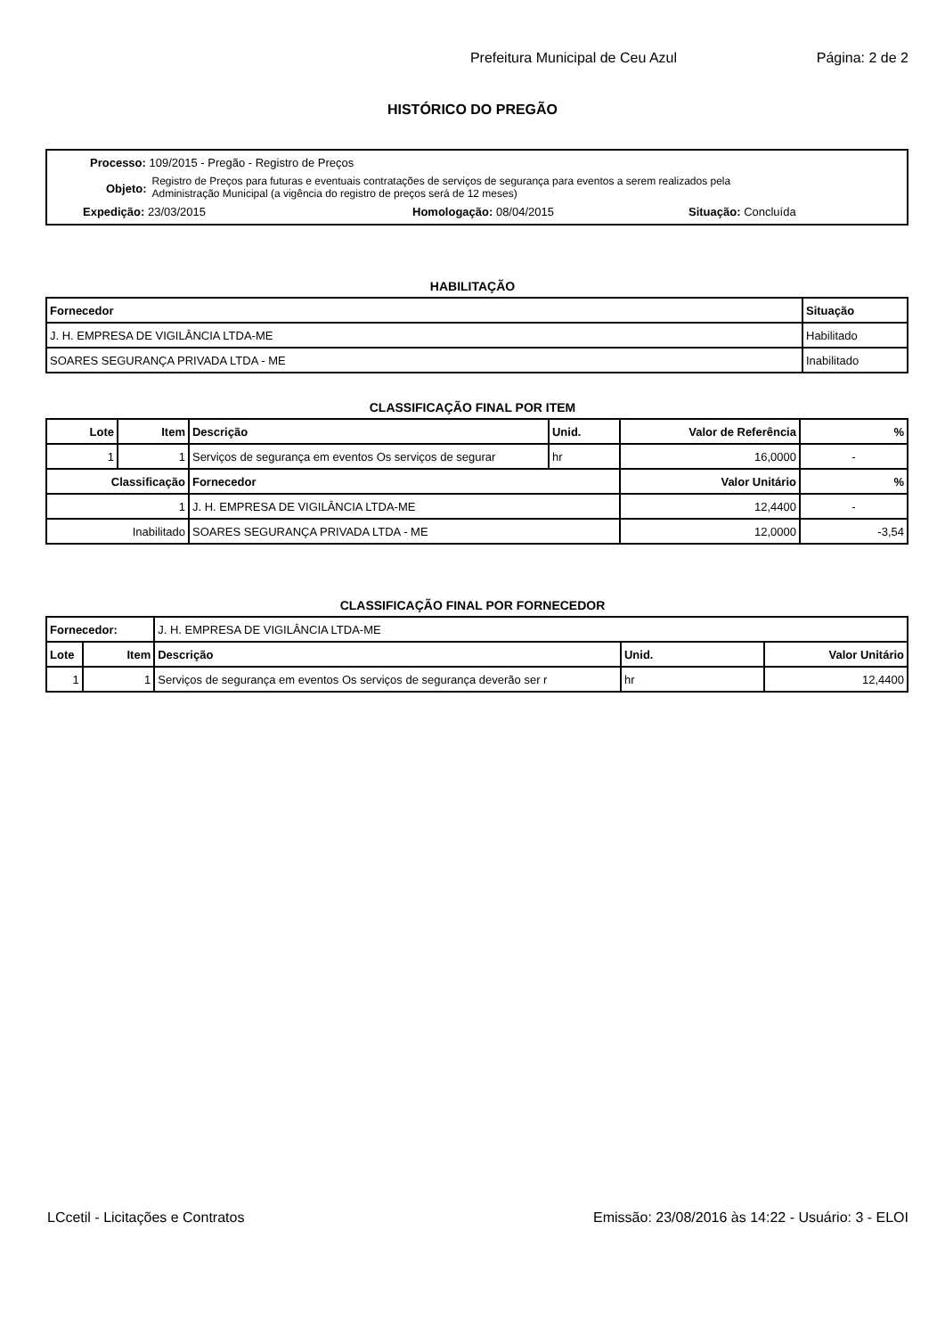Prefeitura Municipal de Ceu Azul Página: 2 de 2
HISTÓRICO DO PREGÃO
Processo: 109/2015 - Pregão - Registro de Preços
Objeto: Registro de Preços para futuras e eventuais contratações de serviços de segurança para eventos a serem realizados pela
Administração Municipal (a vigência do registro de preços será de 12 meses)
Expedição: 23/03/2015 Homologação: 08/04/2015 Situação: Concluída
HABILITAÇÃO
| Fornecedor | Situação |
| --- | --- |
| J. H. EMPRESA DE VIGILÂNCIA LTDA-ME | Habilitado |
| SOARES SEGURANÇA PRIVADA LTDA - ME | Inabilitado |
CLASSIFICAÇÃO FINAL POR ITEM
| Lote | Item | Descrição | Unid. | Valor de Referência | % |
| --- | --- | --- | --- | --- | --- |
| 1 | 1 | Serviços de segurança em eventos Os serviços de segurar | hr | 16,0000 | - |
| Classificação | | Fornecedor | | Valor Unitário | % |
| 1 | | J. H. EMPRESA DE VIGILÂNCIA LTDA-ME | | 12,4400 | - |
| Inabilitado | | SOARES SEGURANÇA PRIVADA LTDA - ME | | 12,0000 | -3,54 |
CLASSIFICAÇÃO FINAL POR FORNECEDOR
| Fornecedor: | | J. H. EMPRESA DE VIGILÂNCIA LTDA-ME | | |
| Lote | Item | Descrição | Unid. | Valor Unitário |
| 1 | 1 | Serviços de segurança em eventos Os serviços de segurança deverão ser r | hr | 12,4400 |
LCcetil - Licitações e Contratos Emissão: 23/08/2016 às 14:22 - Usuário: 3 - ELOI